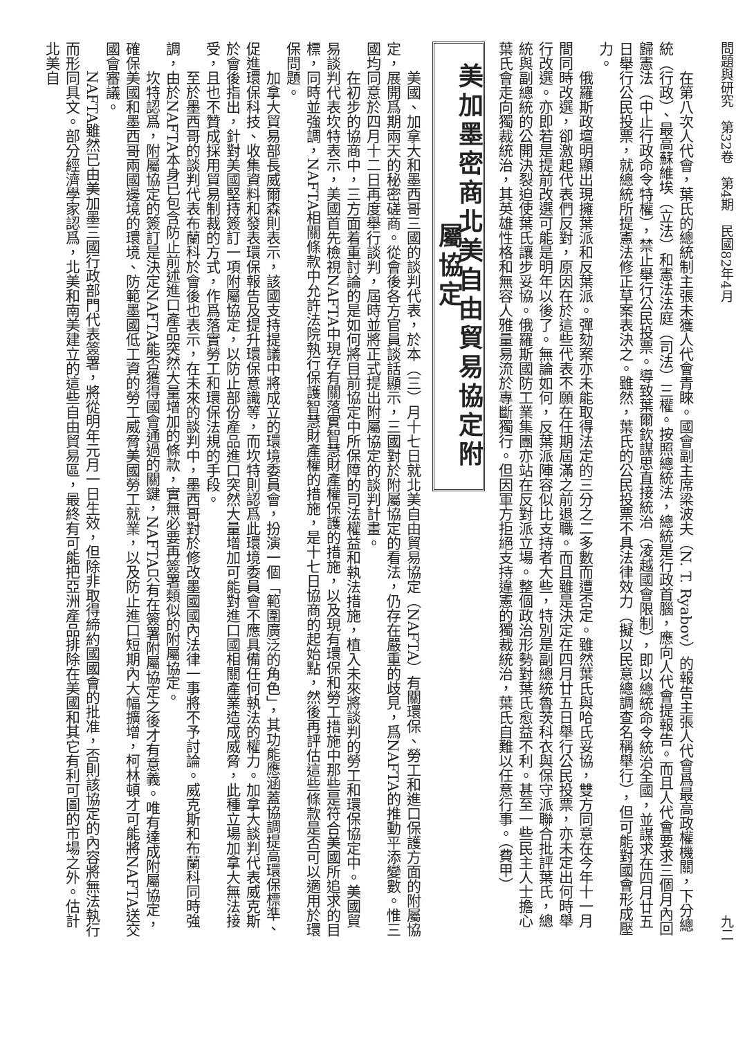問題與研究　第32卷　第4期　民國82年4月　九二
在第八次人代會，葉氏的總統制主張未獲人代會青睞。國會副主席梁波夫（N. T. Ryabov）的報告主張人代會爲最高政權機關，下分總統（行政）、最高蘇維埃（立法）和憲法法庭（司法）三權。按照總統法，總統是行政首腦，應向人代會提報告。而且人代會要求三個月內回歸憲法（中止行政命令特權），禁止舉行公民投票。導致葉爾欽謀思直接統治（凌越國會限制），即以總統命令統治全國，並謀求在四月廿五日舉行公民投票，就總統所提憲法修正草案表決之。雖然，葉氏的公民投票不具法律效力（擬以民意總調查名稱舉行），但可能對國會形成壓力。
俄羅斯政壇明顯出現擁葉派和反葉派。彈劾案亦未能取得法定的三分之二多數而遭否定。雖然葉氏與哈氏妥協，雙方同意在今年十一月間同時改選，卻激起代表們反對，原因在於這些代表不願在任期屆滿之前退職。而且雖是決定在四月廿五日舉行公民投票，亦未定出何時舉行改選。亦即若是提前改選可能是明年以後了。無論如何，反葉派陣容似比支持者大些，特別是副總統魯茨科衣與保守派聯合批評葉氏，總統與副總統的公開決裂迫使葉氏讓步妥協。俄羅斯國防工業集團亦站在反對派立場。整個政治形勢對葉氏愈益不利。甚至一些民主人士擔心葉氏會走向獨裁統治，其英雄性格和無容人雅量易流於專斷獨行。但因軍方拒絕支持違憲的獨裁統治，葉氏自難以任意行事。（費甲）
美加墨密商北美自由貿易協定附屬協定
美國、加拿大和墨西哥三國的談判代表，於本（三）月十七日就北美自由貿易協定（NAFTA）有關環保、勞工和進口保護方面的附屬協定，展開爲期兩天的秘密磋商。從會後各方官員談話顯示，三國對於附屬協定的看法，仍存在嚴重的歧見，爲NAFTA的推動平添變數。惟三國均同意於四月十二日再度舉行談判，屆時並將正式提出附屬協定的談判計畫。
在初步的協商中，三方面着重討論的是如何將目前協定中所保障的司法權益和執法措施，植入未來將談判的勞工和環保協定中。美國貿易談判代表坎特表示，美國首先檢視NAFTA中現存有關落實智慧財產權保護的措施，以及現有環保和勞工措施中那些是符合美國所追求的目標，同時並強調，NAFTA相關條款中允許法院執行保護智慧財產權的措施，是十七日協商的起始點，然後再評估這些條款是否可以適用於環保問題。
加拿大貿易部長威爾森則表示，該國支持提議中將成立的環境委員會，扮演一個「範圍廣泛的角色」，其功能應涵蓋協調提高環保標準、促進環保科技、收集資料和發表環保報告及提升環保意識等，而坎特則認爲此環境委員會不應具備任何執法的權力。加拿大談判代表威克斯於會後指出，針對美國堅持簽訂一項附屬協定，以防止部份產品進口突然大量增加可能對進口國相關產業造成威脅，此種立場加拿大無法接受，且也不贊成採用貿易制裁的方式，作爲落實勞工和環保法規的手段。
至於墨西哥的談判代表布蘭科於會後也表示，在未來的談判中，墨西哥對於修改墨國國內法律一事將不予討論。威克斯和布蘭科同時強調，由於NAFTA本身已包含防止前述進口產品突然大量增加的條款，實無必要再簽署類似的附屬協定。
坎特認爲，附屬協定的簽訂是決定NAFTA能否獲得國會通過的關鍵，NAFTA只有在簽署附屬協定之後才有意義。唯有達成附屬協定，確保美國和墨西哥兩國邊境的環境、防範墨國低工資的勞工威脅美國勞工就業，以及防止進口短期內大幅擴增，柯林頓才可能將NAFTA送交國會審議。
NAFTA雖然已由美加墨三國行政部門代表簽署，將從明年元月一日生效，但除非取得締約國國會的批准，否則該協定的內容將無法執行而形同具文。部分經濟學家認爲，北美和南美建立的這些自由貿易區，最終有可能把亞洲產品排除在美國和其它有利可圖的市場之外。估計北美自